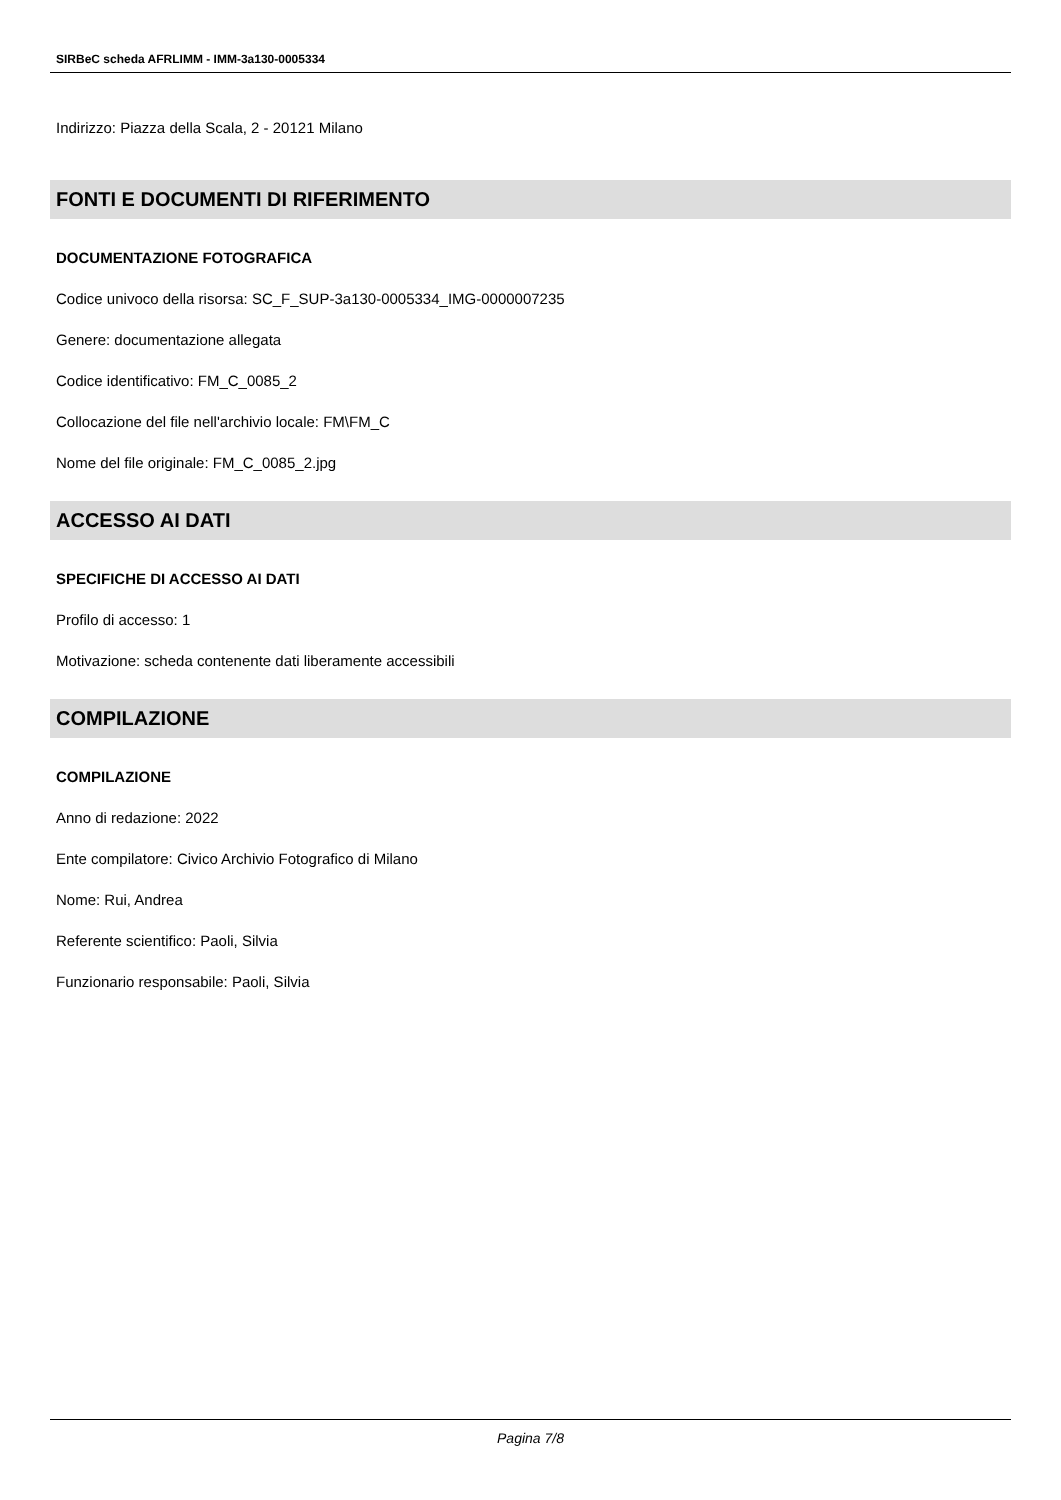SIRBeC scheda AFRLIMM - IMM-3a130-0005334
Indirizzo: Piazza della Scala, 2 - 20121 Milano
FONTI E DOCUMENTI DI RIFERIMENTO
DOCUMENTAZIONE FOTOGRAFICA
Codice univoco della risorsa: SC_F_SUP-3a130-0005334_IMG-0000007235
Genere: documentazione allegata
Codice identificativo: FM_C_0085_2
Collocazione del file nell'archivio locale: FM\FM_C
Nome del file originale: FM_C_0085_2.jpg
ACCESSO AI DATI
SPECIFICHE DI ACCESSO AI DATI
Profilo di accesso: 1
Motivazione: scheda contenente dati liberamente accessibili
COMPILAZIONE
COMPILAZIONE
Anno di redazione: 2022
Ente compilatore: Civico Archivio Fotografico di Milano
Nome: Rui, Andrea
Referente scientifico: Paoli, Silvia
Funzionario responsabile: Paoli, Silvia
Pagina 7/8